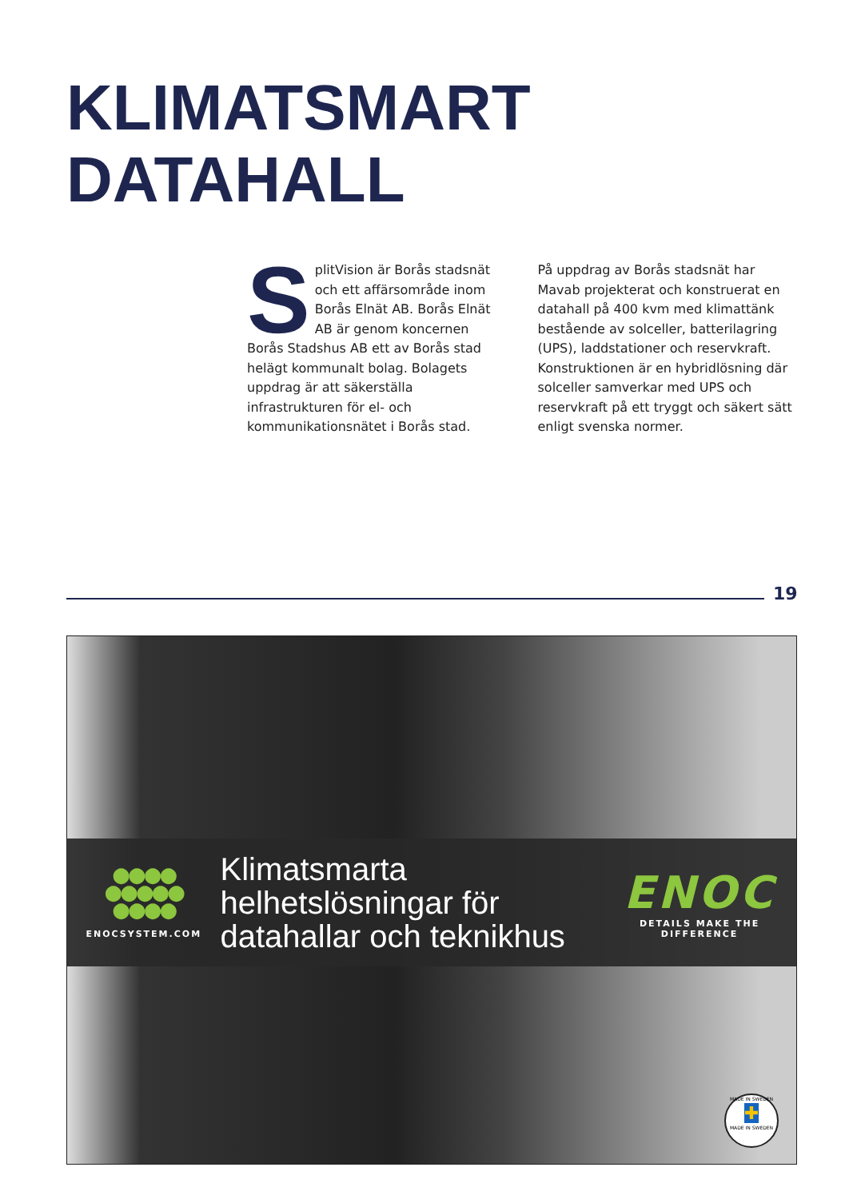KLIMATSMART
DATAHALL
SplitVision är Borås stadsnät och ett affärsområde inom Borås Elnät AB. Borås Elnät AB är genom koncernen Borås Stadshus AB ett av Borås stad helägt kommunalt bolag. Bolagets uppdrag är att säkerställa infrastrukturen för el- och kommunikationsnätet i Borås stad.
På uppdrag av Borås stadsnät har Mavab projekterat och konstruerat en datahall på 400 kvm med klimattänk bestående av solceller, batterilagring (UPS), laddstationer och reservkraft. Konstruktionen är en hybridlösning där solceller samverkar med UPS och reservkraft på ett tryggt och säkert sätt enligt svenska normer.
19
●●●●
●●●●●
●●●●
ENOCSYSTEM.COM
Klimatsmarta
helhetslösningar för
datahallar och teknikhus
ENOC
DETAILS MAKE THE DIFFERENCE
MADE IN SWEDEN
✚
MADE IN SWEDEN